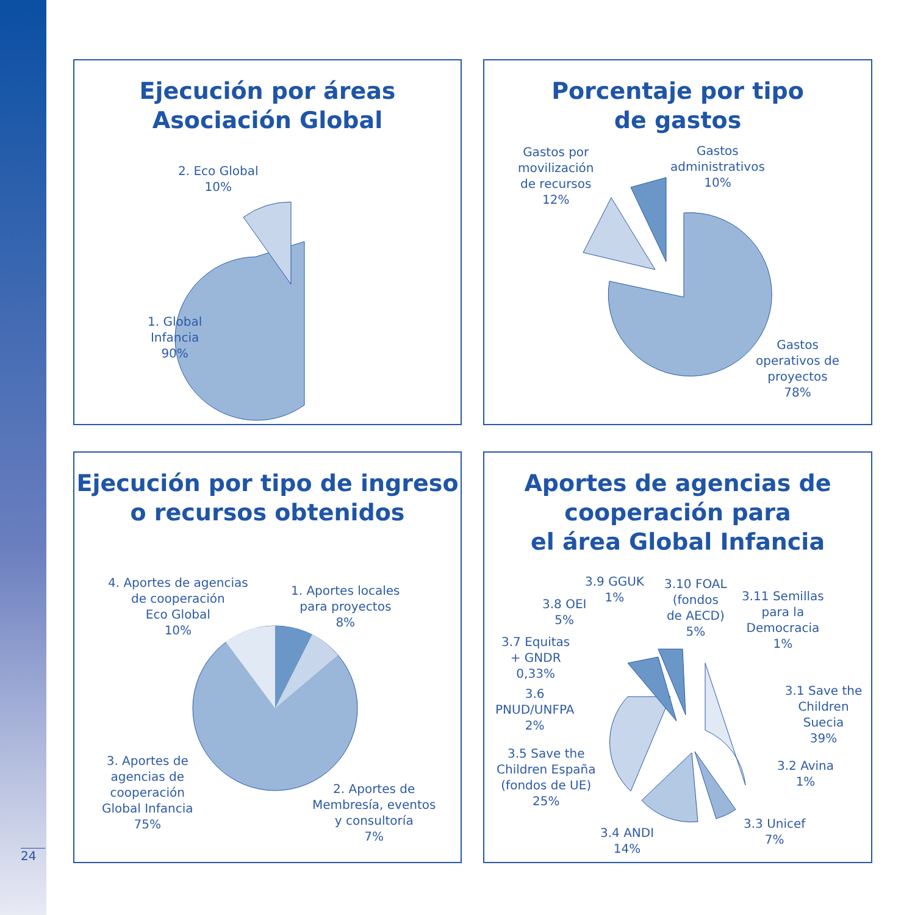24
Ejecución por áreas
Asociación Global
2. Eco Global
10%
1. Global
Infancia
90%
Porcentaje por tipo
de gastos
Gastos por
movilización
de recursos
12%
Gastos
administrativos
10%
Gastos
operativos de
proyectos
78%
Ejecución por tipo de ingreso
o recursos obtenidos
4. Aportes de agencias
de cooperación
Eco Global
10%
1. Aportes locales
para proyectos
8%
3. Aportes de
agencias de
cooperación
Global Infancia
75%
2. Aportes de
Membresía, eventos
y consultoría
7%
Aportes de agencias de
cooperación para
el área Global Infancia
3.9 GGUK
1%
3.10 FOAL
(fondos
de AECD)
5%
3.11 Semillas
para la
Democracia
1%
3.8 OEI
5%
3.7 Equitas
+ GNDR
0,33%
3.6
PNUD/UNFPA
2%
3.1 Save the
Children Suecia
39%
3.5 Save the
Children España
(fondos de UE)
25%
3.2 Avina
1%
3.4 ANDI
14%
3.3 Unicef
7%